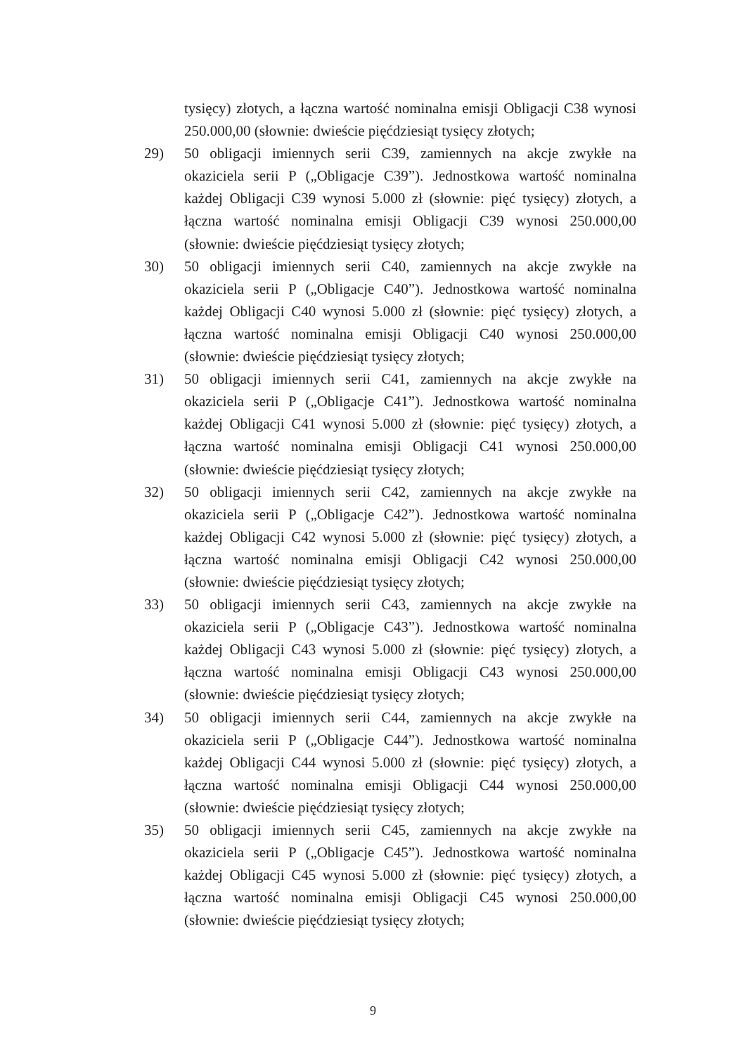tysięcy) złotych, a łączna wartość nominalna emisji Obligacji C38 wynosi 250.000,00 (słownie: dwieście pięćdziesiąt tysięcy złotych;
29) 50 obligacji imiennych serii C39, zamiennych na akcje zwykłe na okaziciela serii P („Obligacje C39”). Jednostkowa wartość nominalna każdej Obligacji C39 wynosi 5.000 zł (słownie: pięć tysięcy) złotych, a łączna wartość nominalna emisji Obligacji C39 wynosi 250.000,00 (słownie: dwieście pięćdziesiąt tysięcy złotych;
30) 50 obligacji imiennych serii C40, zamiennych na akcje zwykłe na okaziciela serii P („Obligacje C40”). Jednostkowa wartość nominalna każdej Obligacji C40 wynosi 5.000 zł (słownie: pięć tysięcy) złotych, a łączna wartość nominalna emisji Obligacji C40 wynosi 250.000,00 (słownie: dwieście pięćdziesiąt tysięcy złotych;
31) 50 obligacji imiennych serii C41, zamiennych na akcje zwykłe na okaziciela serii P („Obligacje C41”). Jednostkowa wartość nominalna każdej Obligacji C41 wynosi 5.000 zł (słownie: pięć tysięcy) złotych, a łączna wartość nominalna emisji Obligacji C41 wynosi 250.000,00 (słownie: dwieście pięćdziesiąt tysięcy złotych;
32) 50 obligacji imiennych serii C42, zamiennych na akcje zwykłe na okaziciela serii P („Obligacje C42”). Jednostkowa wartość nominalna każdej Obligacji C42 wynosi 5.000 zł (słownie: pięć tysięcy) złotych, a łączna wartość nominalna emisji Obligacji C42 wynosi 250.000,00 (słownie: dwieście pięćdziesiąt tysięcy złotych;
33) 50 obligacji imiennych serii C43, zamiennych na akcje zwykłe na okaziciela serii P („Obligacje C43”). Jednostkowa wartość nominalna każdej Obligacji C43 wynosi 5.000 zł (słownie: pięć tysięcy) złotych, a łączna wartość nominalna emisji Obligacji C43 wynosi 250.000,00 (słownie: dwieście pięćdziesiąt tysięcy złotych;
34) 50 obligacji imiennych serii C44, zamiennych na akcje zwykłe na okaziciela serii P („Obligacje C44”). Jednostkowa wartość nominalna każdej Obligacji C44 wynosi 5.000 zł (słownie: pięć tysięcy) złotych, a łączna wartość nominalna emisji Obligacji C44 wynosi 250.000,00 (słownie: dwieście pięćdziesiąt tysięcy złotych;
35) 50 obligacji imiennych serii C45, zamiennych na akcje zwykłe na okaziciela serii P („Obligacje C45”). Jednostkowa wartość nominalna każdej Obligacji C45 wynosi 5.000 zł (słownie: pięć tysięcy) złotych, a łączna wartość nominalna emisji Obligacji C45 wynosi 250.000,00 (słownie: dwieście pięćdziesiąt tysięcy złotych;
9